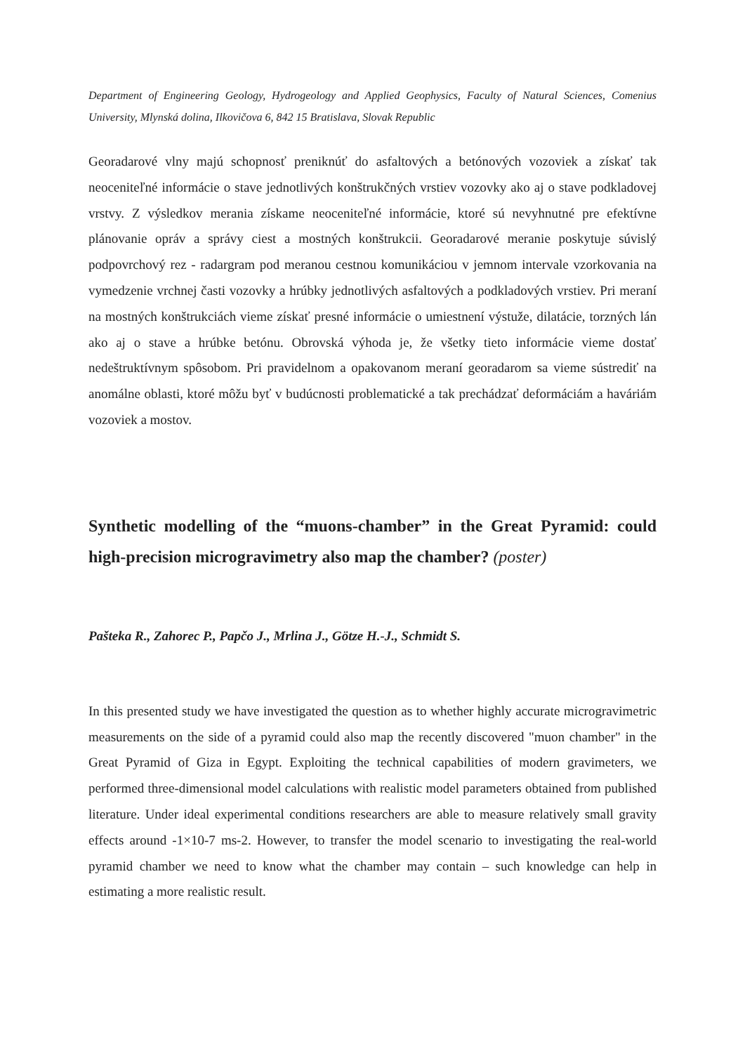Department of Engineering Geology, Hydrogeology and Applied Geophysics, Faculty of Natural Sciences, Comenius University, Mlynská dolina, Ilkovičova 6, 842 15 Bratislava, Slovak Republic
Georadarové vlny majú schopnosť preniknúť do asfaltových a betónových vozoviek a získať tak neoceniteľné informácie o stave jednotlivých konštrukčných vrstiev vozovky ako aj o stave podkladovej vrstvy. Z výsledkov merania získame neoceniteľné informácie, ktoré sú nevyhnutné pre efektívne plánovanie opráv a správy ciest a mostných konštrukcii. Georadarové meranie poskytuje súvislý podpovrchový rez - radargram pod meranou cestnou komunikáciou v jemnom intervale vzorkovania na vymedzenie vrchnej časti vozovky a hrúbky jednotlivých asfaltových a podkladových vrstiev. Pri meraní na mostných konštrukciách vieme získať presné informácie o umiestnení výstuže, dilatácie, torzných lán ako aj o stave a hrúbke betónu. Obrovská výhoda je, že všetky tieto informácie vieme dostať nedeštruktívnym spôsobom. Pri pravidelnom a opakovanom meraní georadarom sa vieme sústrediť na anomálne oblasti, ktoré môžu byť v budúcnosti problematické a tak prechádzať deformáciám a haváriám vozoviek a mostov.
Synthetic modelling of the “muons-chamber” in the Great Pyramid: could high-precision microgravimetry also map the chamber? (poster)
Pašteka R., Zahorec P., Papčo J., Mrlina J., Götze H.-J., Schmidt S.
In this presented study we have investigated the question as to whether highly accurate microgravimetric measurements on the side of a pyramid could also map the recently discovered "muon chamber" in the Great Pyramid of Giza in Egypt. Exploiting the technical capabilities of modern gravimeters, we performed three-dimensional model calculations with realistic model parameters obtained from published literature. Under ideal experimental conditions researchers are able to measure relatively small gravity effects around -1×10-7 ms-2. However, to transfer the model scenario to investigating the real-world pyramid chamber we need to know what the chamber may contain – such knowledge can help in estimating a more realistic result.